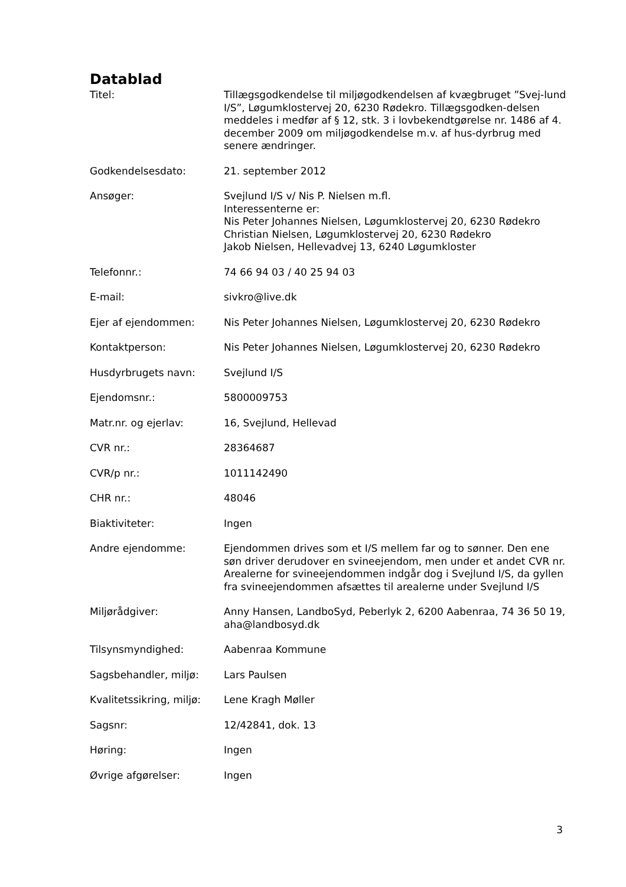Datablad
| Titel: | Tillægsgodkendelse til miljøgodkendelsen af kvægbruget ”Svej-lund I/S”, Løgumklostervej 20, 6230 Rødekro. Tillægsgodken-delsen meddeles i medfør af § 12, stk. 3 i lovbekendtgørelse nr. 1486 af 4. december 2009 om miljøgodkendelse m.v. af hus-dyrbrug med senere ændringer. |
| Godkendelsesdato: | 21. september 2012 |
| Ansøger: | Svejlund I/S v/ Nis P. Nielsen m.fl. Interessenterne er: Nis Peter Johannes Nielsen, Løgumklostervej 20, 6230 Rødekro Christian Nielsen, Løgumklostervej 20, 6230 Rødekro Jakob Nielsen, Hellevadvej 13, 6240 Løgumkloster |
| Telefonnr.: | 74 66 94 03 / 40 25 94 03 |
| E-mail: | sivkro@live.dk |
| Ejer af ejendommen: | Nis Peter Johannes Nielsen, Løgumklostervej 20, 6230 Rødekro |
| Kontaktperson: | Nis Peter Johannes Nielsen, Løgumklostervej 20, 6230 Rødekro |
| Husdyrbrugets navn: | Svejlund I/S |
| Ejendomsnr.: | 5800009753 |
| Matr.nr. og ejerlav: | 16, Svejlund, Hellevad |
| CVR nr.: | 28364687 |
| CVR/p nr.: | 1011142490 |
| CHR nr.: | 48046 |
| Biaktiviteter: | Ingen |
| Andre ejendomme: | Ejendommen drives som et I/S mellem far og to sønner. Den ene søn driver derudover en svineejendom, men under et andet CVR nr. Arealerne for svineejendommen indgår dog i Svejlund I/S, da gyllen fra svineejendommen afsættes til arealerne under Svejlund I/S |
| Miljørådgiver: | Anny Hansen, LandboSyd, Peberlyk 2, 6200 Aabenraa, 74 36 50 19, aha@landbosyd.dk |
| Tilsynsmyndighed: | Aabenraa Kommune |
| Sagsbehandler, miljø: | Lars Paulsen |
| Kvalitetssikring, miljø: | Lene Kragh Møller |
| Sagsnr: | 12/42841, dok. 13 |
| Høring: | Ingen |
| Øvrige afgørelser: | Ingen |
3